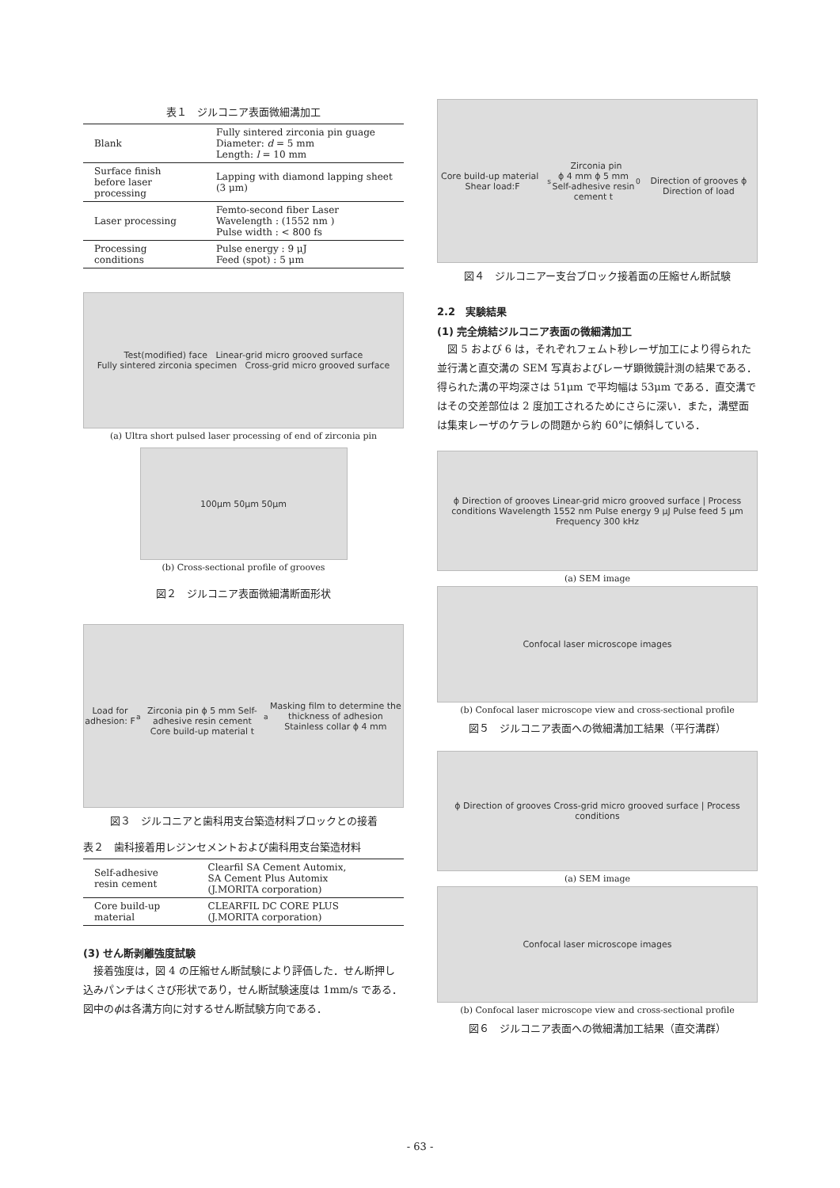表１　ジルコニア表面微細溝加工
| Blank | Fully sintered zirconia pin guage Diameter: d = 5 mm Length: l = 10 mm |
| Surface finish before laser processing | Lapping with diamond lapping sheet (3 μm) |
| Laser processing | Femto-second fiber Laser Wavelength : (1552 nm ) Pulse width : < 800 fs |
| Processing conditions | Pulse energy : 9 μJ Feed (spot) : 5 μm |
Test(modified) face Linear-grid micro grooved surface
Fully sintered zirconia specimen Cross-grid micro grooved surface
(a) Ultra short pulsed laser processing of end of zirconia pin
100μm 50μm 50μm
(b) Cross-sectional profile of grooves
図２　ジルコニア表面微細溝断面形状
Load for adhesion: F<sub>a</sub>
Zirconia pin ϕ 5 mm Self-adhesive resin cement
Core build-up material t<sub>a</sub> Masking film to determine the thickness of adhesion
Stainless collar ϕ 4 mm
図３　ジルコニアと歯科用支台築造材料ブロックとの接着
表２　歯科接着用レジンセメントおよび歯科用支台築造材料
| Self-adhesive resin cement | Clearfil SA Cement Automix, SA Cement Plus Automix (J.MORITA corporation) |
| Core build-up material | CLEARFIL DC CORE PLUS (J.MORITA corporation) |
(3) せん断剥離強度試験
接着強度は，図 4 の圧縮せん断試験により評価した．せん断押し込みパンチはくさび形状であり，せん断試験速度は 1mm/s である．図中のϕは各溝方向に対するせん断試験方向である．
Core build-up material Shear load:F<sub>s</sub> Zirconia pin
ϕ 4 mm ϕ 5 mm
Self-adhesive resin cement t<sub>0</sub>
Direction of grooves ϕ Direction of load
図４　ジルコニアー支台ブロック接着面の圧縮せん断試験
2.2　実験結果
(1) 完全焼結ジルコニア表面の微細溝加工
図 5 および 6 は，それぞれフェムト秒レーザ加工により得られた並行溝と直交溝の SEM 写真およびレーザ顕微鏡計測の結果である．得られた溝の平均深さは 51μm で平均幅は 53μm である．直交溝ではその交差部位は 2 度加工されるためにさらに深い．また，溝壁面は集束レーザのケラレの問題から約 60°に傾斜している．
ϕ Direction of grooves Linear-grid micro grooved surface | Process conditions Wavelength 1552 nm Pulse energy 9 μJ Pulse feed 5 μm Frequency 300 kHz
(a) SEM image
Confocal laser microscope images
(b) Confocal laser microscope view and cross-sectional profile
図５　ジルコニア表面への微細溝加工結果（平行溝群）
ϕ Direction of grooves Cross-grid micro grooved surface | Process conditions
(a) SEM image
Confocal laser microscope images
(b) Confocal laser microscope view and cross-sectional profile
図６　ジルコニア表面への微細溝加工結果（直交溝群）
- 63 -